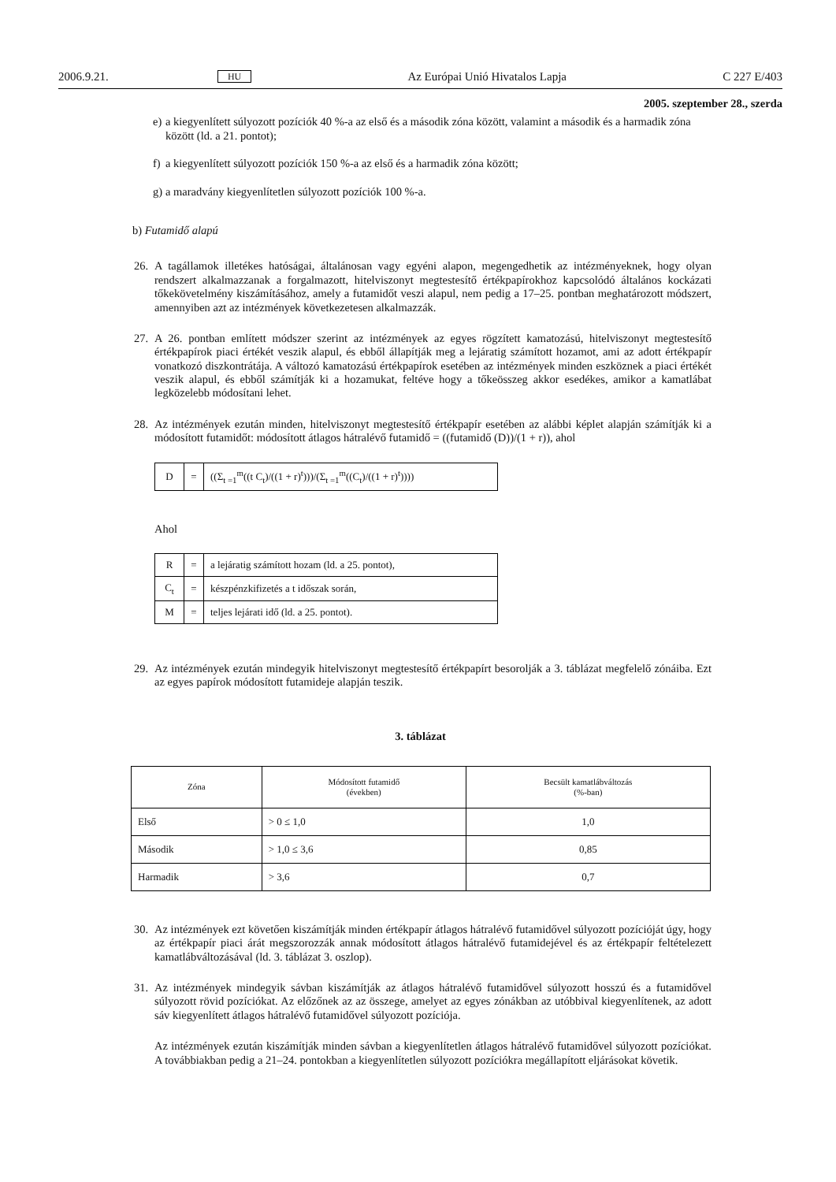2006.9.21. HU Az Európai Unió Hivatalos Lapja C 227 E/403
2005. szeptember 28., szerda
e) a kiegyenlített súlyozott pozíciók 40 %-a az első és a második zóna között, valamint a második és a harmadik zóna között (ld. a 21. pontot);
f) a kiegyenlített súlyozott pozíciók 150 %-a az első és a harmadik zóna között;
g) a maradvány kiegyenlítetlen súlyozott pozíciók 100 %-a.
b) Futamidő alapú
26. A tagállamok illetékes hatóságai, általánosan vagy egyéni alapon, megengedhetik az intézményeknek, hogy olyan rendszert alkalmazzanak a forgalmazott, hitelviszonyt megtestesítő értékpapírokhoz kapcsolódó általános kockázati tőkekövetelmény kiszámításához, amely a futamidőt veszi alapul, nem pedig a 17–25. pontban meghatározott módszert, amennyiben azt az intézmények következetesen alkalmazzák.
27. A 26. pontban említett módszer szerint az intézmények az egyes rögzített kamatozású, hitelviszonyt megtestesítő értékpapírok piaci értékét veszik alapul, és ebből állapítják meg a lejáratig számított hozamot, ami az adott értékpapír vonatkozó diszkontrátája. A változó kamatozású értékpapírok esetében az intézmények minden eszköznek a piaci értékét veszik alapul, és ebből számítják ki a hozamukat, feltéve hogy a tőkeösszeg akkor esedékes, amikor a kamatlábat legközelebb módosítani lehet.
28. Az intézmények ezután minden, hitelviszonyt megtestesítő értékpapír esetében az alábbi képlet alapján számítják ki a módosított futamidőt: módosított átlagos hátralévő futamidő = ((futamidő (D))/(1 + r)), ahol
| D | = | ((Σ<sub>t =1</sub><sup>m</sup>((t C<sub>t</sub>)/((1 + r)<sup>t</sup>)))/(Σ<sub>t =1</sub><sup>m</sup>((C<sub>t</sub>)/((1 + r)<sup>t</sup>)))) |
Ahol
| R | = | a lejáratig számított hozam (ld. a 25. pontot), |
| C<sub>t</sub> | = | készpénzkifizetés a t időszak során, |
| M | = | teljes lejárati idő (ld. a 25. pontot). |
29. Az intézmények ezután mindegyik hitelviszonyt megtestesítő értékpapírt besorolják a 3. táblázat megfelelő zónáiba. Ezt az egyes papírok módosított futamideje alapján teszik.
3. táblázat
| Zóna | Módosított futamidő (években) | Becsült kamatlábváltozás (%-ban) |
| --- | --- | --- |
| Első | > 0 ≤ 1,0 | 1,0 |
| Második | > 1,0 ≤ 3,6 | 0,85 |
| Harmadik | > 3,6 | 0,7 |
30. Az intézmények ezt követően kiszámítják minden értékpapír átlagos hátralévő futamidővel súlyozott pozícióját úgy, hogy az értékpapír piaci árát megszorozzák annak módosított átlagos hátralévő futamidejével és az értékpapír feltételezett kamatlábváltozásával (ld. 3. táblázat 3. oszlop).
31. Az intézmények mindegyik sávban kiszámítják az átlagos hátralévő futamidővel súlyozott hosszú és a futamidővel súlyozott rövid pozíciókat. Az előzőnek az az összege, amelyet az egyes zónákban az utóbbival kiegyenlítenek, az adott sáv kiegyenlített átlagos hátralévő futamidővel súlyozott pozíciója.
Az intézmények ezután kiszámítják minden sávban a kiegyenlítetlen átlagos hátralévő futamidővel súlyozott pozíciókat. A továbbiakban pedig a 21–24. pontokban a kiegyenlítetlen súlyozott pozíciókra megállapított eljárásokat követik.